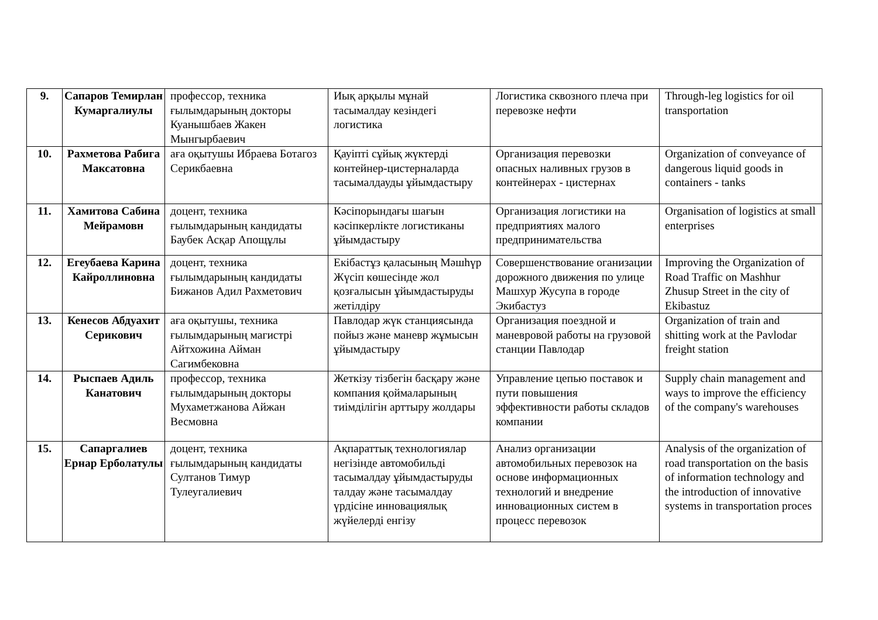| 9. | Сапаров Темирлан Кумаргалиулы | профессор, техника ғылымдарының докторы Куанышбаев Жакен Мынгырбаевич | Иық арқылы мұнай тасымалдау кезіндегі логистика | Логистика сквозного плеча при перевозке нефти | Through-leg logistics for oil transportation |
| 10. | Рахметова Рабига Максатовна | аға оқытушы Ибраева Ботагоз Серикбаевна | Қауіпті сұйық жүктерді контейнер-цистерналарда тасымалдауды ұйымдастыру | Организация перевозки опасных наливных грузов в контейнерах - цистернах | Organization of conveyance of dangerous liquid goods in containers - tanks |
| 11. | Хамитова Сабина Мейрамовн | доцент, техника ғылымдарының кандидаты Баубек Асқар Апощұлы | Кәсіпорындағы шағын кәсіпкерлікте логистиканы ұйымдастыру | Организация логистики на предприятиях малого предпринимательства | Organisation of logistics at small enterprises |
| 12. | Егеубаева Карина Кайроллиновна | доцент, техника ғылымдарының кандидаты Бижанов Адил Рахметович | Екібастұз қаласының Мәшһүр Жүсіп көшесінде жол қозғалысын ұйымдастыруды жетілдіру | Совершенствование оганизации дорожного движения по улице Машхур Жусупа в городе Экибастуз | Improving the Organization of Road Traffic on Mashhur Zhusup Street in the city of Ekibastuz |
| 13. | Кенесов Абдуахит Серикович | аға оқытушы, техника ғылымдарының магистрі Айтхожина Айман Сагимбековна | Павлодар жүк станциясында пойыз және маневр жұмысын ұйымдастыру | Организация поездной и маневровой работы на грузовой станции Павлодар | Organization of train and shitting work at the Pavlodar freight station |
| 14. | Рыспаев Адиль Канатович | профессор, техника ғылымдарының докторы Мухаметжанова Айжан Весмовна | Жеткізу тізбегін басқару және компания қоймаларының тиімділігін арттыру жолдары | Управление цепью поставок и пути повышения эффективности работы складов компании | Supply chain management and ways to improve the efficiency of the company's warehouses |
| 15. | Сапаргалиев Ернар Ерболатулы | доцент, техника ғылымдарының кандидаты Султанов Тимур Тулеугалиевич | Ақпараттық технологиялар негізінде автомобильді тасымалдау ұйымдастыруды талдау және тасымалдау үрдісіне инновациялық жүйелерді енгізу | Анализ организации автомобильных перевозок на основе информационных технологий и внедрение инновационных систем в процесс перевозок | Analysis of the organization of road transportation on the basis of information technology and the introduction of innovative systems in transportation proces |